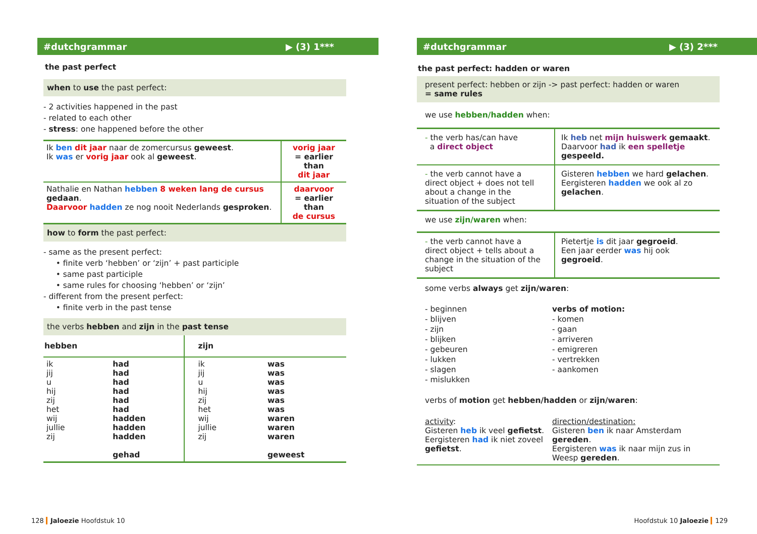#dutchgrammar ▶ (3) 1***
the past perfect
when to use the past perfect:
- 2 activities happened in the past
- related to each other
- stress: one happened before the other
| Ik ben dit jaar naar de zomercursus geweest . Ik was er vorig jaar ook al geweest . | vorig jaar = earlier than dit jaar |
| Nathalie en Nathan hebben 8 weken lang de cursus gedaan . Daarvoor hadden ze nog nooit Nederlands gesproken . | daarvoor = earlier than de cursus |
how to form the past perfect:
- same as the present perfect:
• finite verb ‘hebben’ or ‘zijn’ + past participle
• same past participle
• same rules for choosing ‘hebben’ or ‘zijn’
- different from the present perfect:
• finite verb in the past tense
the verbs hebben and zijn in the past tense
| hebben | | zijn | |
| --- | --- | --- | --- |
| ik jij u hij zij het wij jullie zij | had had had had had had hadden hadden hadden gehad | ik jij u hij zij het wij jullie zij | was was was was was was waren waren waren geweest |
#dutchgrammar ▶ (3) 2***
the past perfect: hadden or waren
present perfect: hebben or zijn -> past perfect: hadden or waren
= same rules
we use hebben/hadden when:
| - the verb has/can have a direct object | Ik heb net mijn huiswerk gemaakt . Daarvoor had ik een spelletje gespeeld. |
| - the verb cannot have a direct object + does not tell about a change in the situation of the subject | Gisteren hebben we hard gelachen . Eergisteren hadden we ook al zo gelachen . |
we use zijn/waren when:
| - the verb cannot have a direct object + tells about a change in the situation of the subject | Pietertje is dit jaar gegroeid . Een jaar eerder was hij ook gegroeid . |
some verbs always get zijn/waren:
| - beginnen - blijven - zijn - blijken - gebeuren - lukken - slagen - mislukken | verbs of motion: - komen - gaan - arriveren - emigreren - vertrekken - aankomen |
verbs of motion get hebben/hadden or zijn/waren:
| activity : Gisteren heb ik veel gefietst . Eergisteren had ik niet zoveel gefietst . | direction/destination: Gisteren ben ik naar Amsterdam gereden . Eergisteren was ik naar mijn zus in Weesp gereden . |
128 Jaloezie Hoofdstuk 10 Hoofdstuk 10 Jaloezie 129